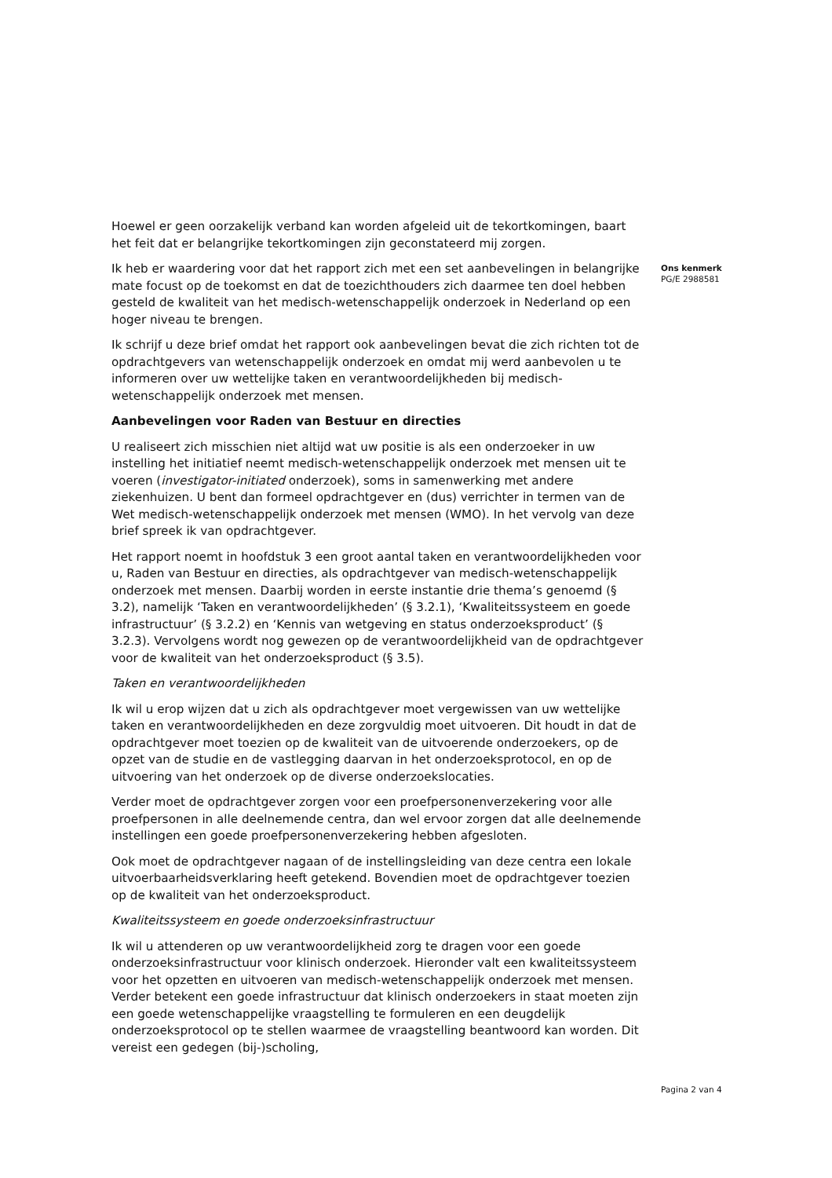Hoewel er geen oorzakelijk verband kan worden afgeleid uit de tekortkomingen, baart het feit dat er belangrijke tekortkomingen zijn geconstateerd mij zorgen.
Ik heb er waardering voor dat het rapport zich met een set aanbevelingen in belangrijke mate focust op de toekomst en dat de toezichthouders zich daarmee ten doel hebben gesteld de kwaliteit van het medisch-wetenschappelijk onderzoek in Nederland op een hoger niveau te brengen.
Ik schrijf u deze brief omdat het rapport ook aanbevelingen bevat die zich richten tot de opdrachtgevers van wetenschappelijk onderzoek en omdat mij werd aanbevolen u te informeren over uw wettelijke taken en verantwoordelijkheden bij medisch-wetenschappelijk onderzoek met mensen.
Aanbevelingen voor Raden van Bestuur en directies
U realiseert zich misschien niet altijd wat uw positie is als een onderzoeker in uw instelling het initiatief neemt medisch-wetenschappelijk onderzoek met mensen uit te voeren (investigator-initiated onderzoek), soms in samenwerking met andere ziekenhuizen. U bent dan formeel opdrachtgever en (dus) verrichter in termen van de Wet medisch-wetenschappelijk onderzoek met mensen (WMO). In het vervolg van deze brief spreek ik van opdrachtgever.
Het rapport noemt in hoofdstuk 3 een groot aantal taken en verantwoordelijkheden voor u, Raden van Bestuur en directies, als opdrachtgever van medisch-wetenschappelijk onderzoek met mensen. Daarbij worden in eerste instantie drie thema’s genoemd (§ 3.2), namelijk ‘Taken en verantwoordelijkheden’ (§ 3.2.1), ‘Kwaliteitssysteem en goede infrastructuur’ (§ 3.2.2) en ‘Kennis van wetgeving en status onderzoeksproduct’ (§ 3.2.3). Vervolgens wordt nog gewezen op de verantwoordelijkheid van de opdrachtgever voor de kwaliteit van het onderzoeksproduct (§ 3.5).
Taken en verantwoordelijkheden
Ik wil u erop wijzen dat u zich als opdrachtgever moet vergewissen van uw wettelijke taken en verantwoordelijkheden en deze zorgvuldig moet uitvoeren. Dit houdt in dat de opdrachtgever moet toezien op de kwaliteit van de uitvoerende onderzoekers, op de opzet van de studie en de vastlegging daarvan in het onderzoeksprotocol, en op de uitvoering van het onderzoek op de diverse onderzoekslocaties.
Verder moet de opdrachtgever zorgen voor een proefpersonenverzekering voor alle proefpersonen in alle deelnemende centra, dan wel ervoor zorgen dat alle deelnemende instellingen een goede proefpersonenverzekering hebben afgesloten.
Ook moet de opdrachtgever nagaan of de instellingsleiding van deze centra een lokale uitvoerbaarheidsverklaring heeft getekend. Bovendien moet de opdrachtgever toezien op de kwaliteit van het onderzoeksproduct.
Kwaliteitssysteem en goede onderzoeksinfrastructuur
Ik wil u attenderen op uw verantwoordelijkheid zorg te dragen voor een goede onderzoeksinfrastructuur voor klinisch onderzoek. Hieronder valt een kwaliteitssysteem voor het opzetten en uitvoeren van medisch-wetenschappelijk onderzoek met mensen. Verder betekent een goede infrastructuur dat klinisch onderzoekers in staat moeten zijn een goede wetenschappelijke vraagstelling te formuleren en een deugdelijk onderzoeksprotocol op te stellen waarmee de vraagstelling beantwoord kan worden. Dit vereist een gedegen (bij-)scholing,
Ons kenmerk
PG/E 2988581
Pagina 2 van 4